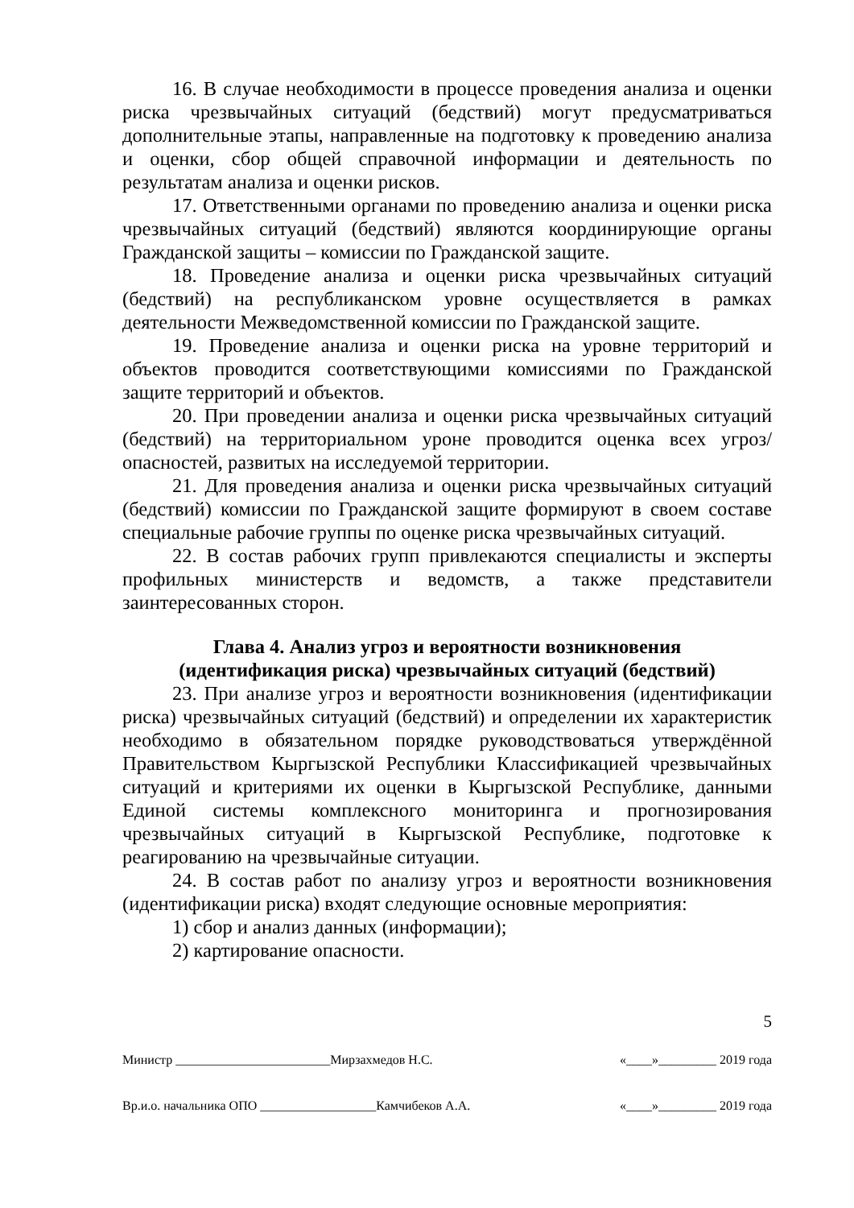16. В случае необходимости в процессе проведения анализа и оценки риска чрезвычайных ситуаций (бедствий) могут предусматриваться дополнительные этапы, направленные на подготовку к проведению анализа и оценки, сбор общей справочной информации и деятельность по результатам анализа и оценки рисков.
17. Ответственными органами по проведению анализа и оценки риска чрезвычайных ситуаций (бедствий) являются координирующие органы Гражданской защиты – комиссии по Гражданской защите.
18. Проведение анализа и оценки риска чрезвычайных ситуаций (бедствий) на республиканском уровне осуществляется в рамках деятельности Межведомственной комиссии по Гражданской защите.
19. Проведение анализа и оценки риска на уровне территорий и объектов проводится соответствующими комиссиями по Гражданской защите территорий и объектов.
20. При проведении анализа и оценки риска чрезвычайных ситуаций (бедствий) на территориальном уроне проводится оценка всех угроз/опасностей, развитых на исследуемой территории.
21. Для проведения анализа и оценки риска чрезвычайных ситуаций (бедствий) комиссии по Гражданской защите формируют в своем составе специальные рабочие группы по оценке риска чрезвычайных ситуаций.
22. В состав рабочих групп привлекаются специалисты и эксперты профильных министерств и ведомств, а также представители заинтересованных сторон.
Глава 4. Анализ угроз и вероятности возникновения
(идентификация риска) чрезвычайных ситуаций (бедствий)
23. При анализе угроз и вероятности возникновения (идентификации риска) чрезвычайных ситуаций (бедствий) и определении их характеристик необходимо в обязательном порядке руководствоваться утверждённой Правительством Кыргызской Республики Классификацией чрезвычайных ситуаций и критериями их оценки в Кыргызской Республике, данными Единой системы комплексного мониторинга и прогнозирования чрезвычайных ситуаций в Кыргызской Республике, подготовке к реагированию на чрезвычайные ситуации.
24. В состав работ по анализу угроз и вероятности возникновения (идентификации риска) входят следующие основные мероприятия:
1) сбор и анализ данных (информации);
2) картирование опасности.
5
Министр ________________________Мирзахмедов Н.С. «____»_________ 2019 года
Вр.и.о. начальника ОПО __________________Камчибеков А.А. «____»_________ 2019 года